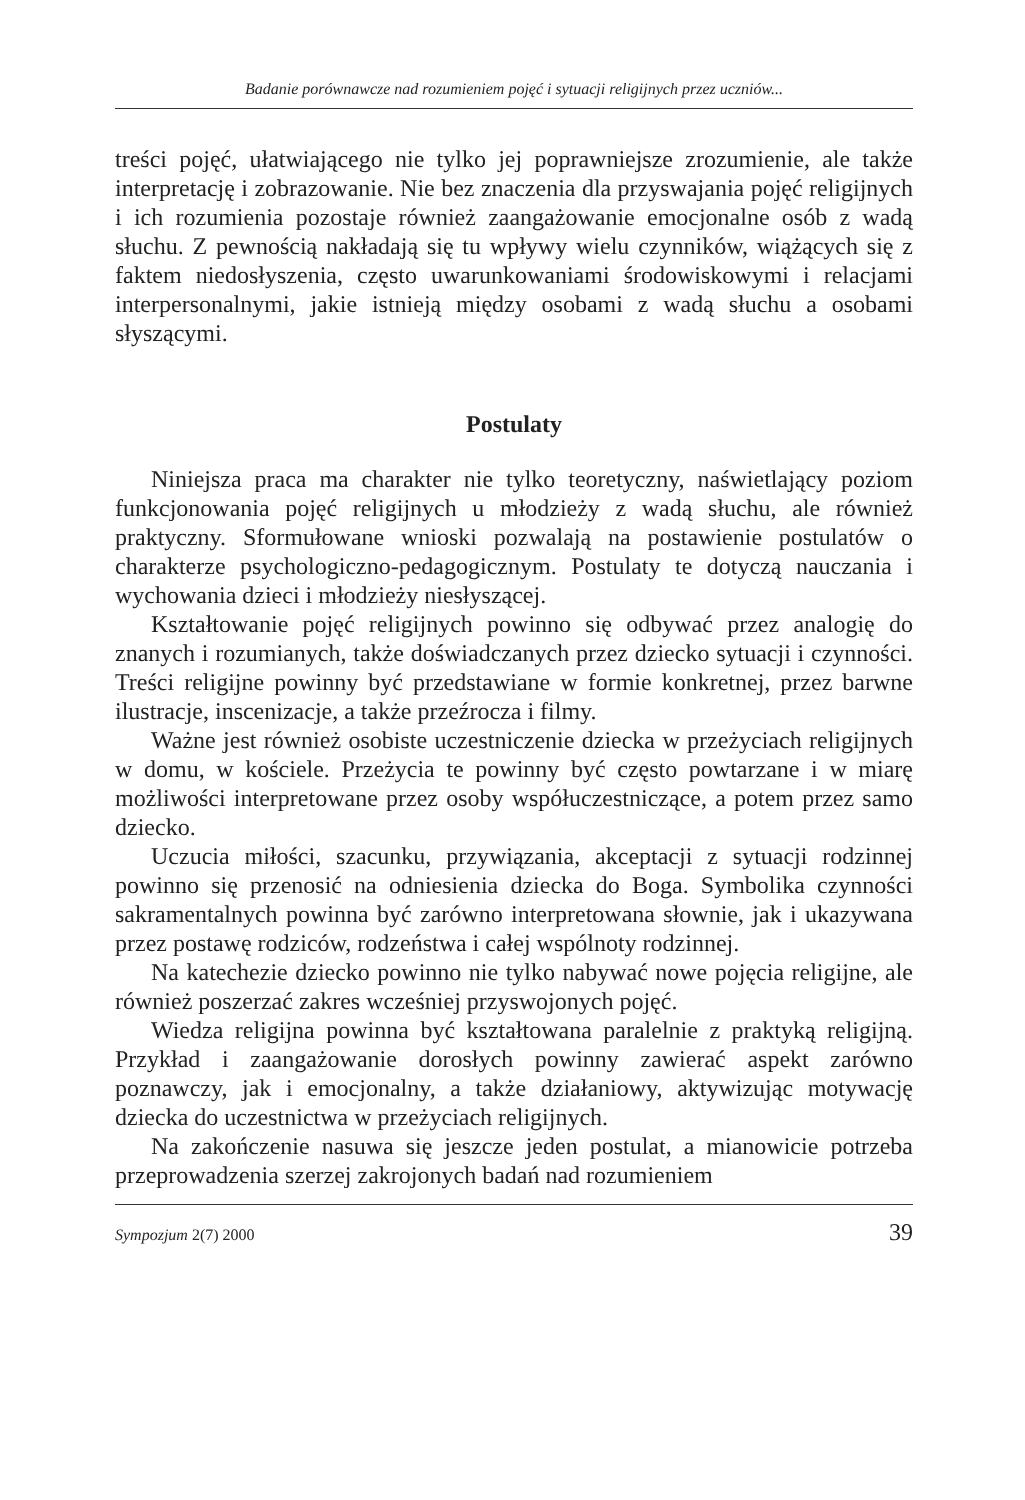Badanie porównawcze nad rozumieniem pojęć i sytuacji religijnych przez uczniów...
treści pojęć, ułatwiającego nie tylko jej poprawniejsze zrozumienie, ale także interpretację i zobrazowanie. Nie bez znaczenia dla przyswajania pojęć religijnych i ich rozumienia pozostaje również zaangażowanie emocjonalne osób z wadą słuchu. Z pewnością nakładają się tu wpływy wielu czynników, wiążących się z faktem niedosłyszenia, często uwarunkowaniami środowiskowymi i relacjami interpersonalnymi, jakie istnieją między osobami z wadą słuchu a osobami słyszącymi.
Postulaty
Niniejsza praca ma charakter nie tylko teoretyczny, naświetlający poziom funkcjonowania pojęć religijnych u młodzieży z wadą słuchu, ale również praktyczny. Sformułowane wnioski pozwalają na postawienie postulatów o charakterze psychologiczno-pedagogicznym. Postulaty te dotyczą nauczania i wychowania dzieci i młodzieży niesłyszącej.
Kształtowanie pojęć religijnych powinno się odbywać przez analogię do znanych i rozumianych, także doświadczanych przez dziecko sytuacji i czynności. Treści religijne powinny być przedstawiane w formie konkretnej, przez barwne ilustracje, inscenizacje, a także przeźrocza i filmy.
Ważne jest również osobiste uczestniczenie dziecka w przeżyciach religijnych w domu, w kościele. Przeżycia te powinny być często powtarzane i w miarę możliwości interpretowane przez osoby współuczestniczące, a potem przez samo dziecko.
Uczucia miłości, szacunku, przywiązania, akceptacji z sytuacji rodzinnej powinno się przenosić na odniesienia dziecka do Boga. Symbolika czynności sakramentalnych powinna być zarówno interpretowana słownie, jak i ukazywana przez postawę rodziców, rodzeństwa i całej wspólnoty rodzinnej.
Na katechezie dziecko powinno nie tylko nabywać nowe pojęcia religijne, ale również poszerzać zakres wcześniej przyswojonych pojęć.
Wiedza religijna powinna być kształtowana paralelnie z praktyką religijną. Przykład i zaangażowanie dorosłych powinny zawierać aspekt zarówno poznawczy, jak i emocjonalny, a także działaniowy, aktywizując motywację dziecka do uczestnictwa w przeżyciach religijnych.
Na zakończenie nasuwa się jeszcze jeden postulat, a mianowicie potrzeba przeprowadzenia szerzej zakrojonych badań nad rozumieniem
Sympozjum 2(7) 2000 39